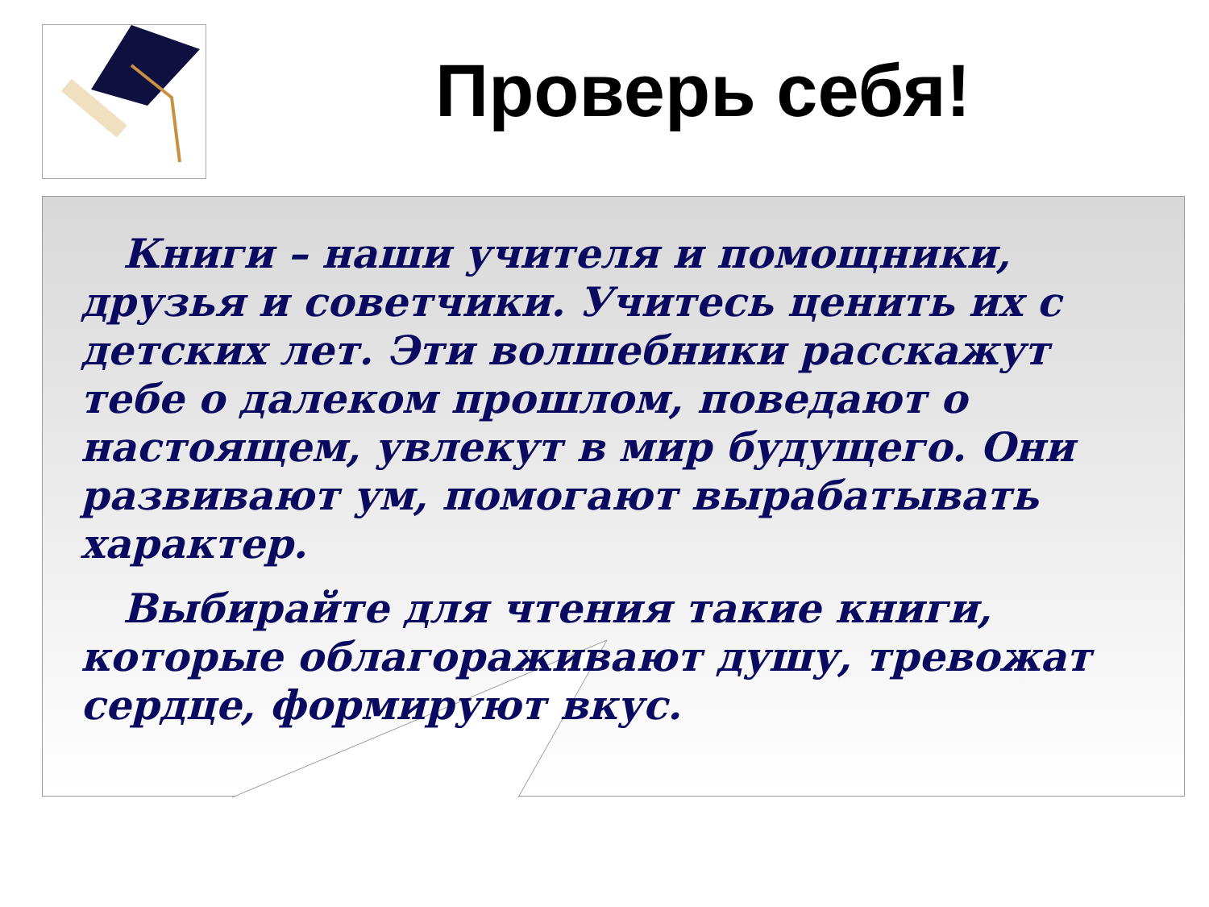Проверь себя!
Книги – наши учителя и помощники, друзья и советчики. Учитесь ценить их с детских лет. Эти волшебники расскажут тебе о далеком прошлом, поведают о настоящем, увлекут в мир будущего. Они развивают ум, помогают вырабатывать характер.
Выбирайте для чтения такие книги, которые облагораживают душу, тревожат сердце, формируют вкус.